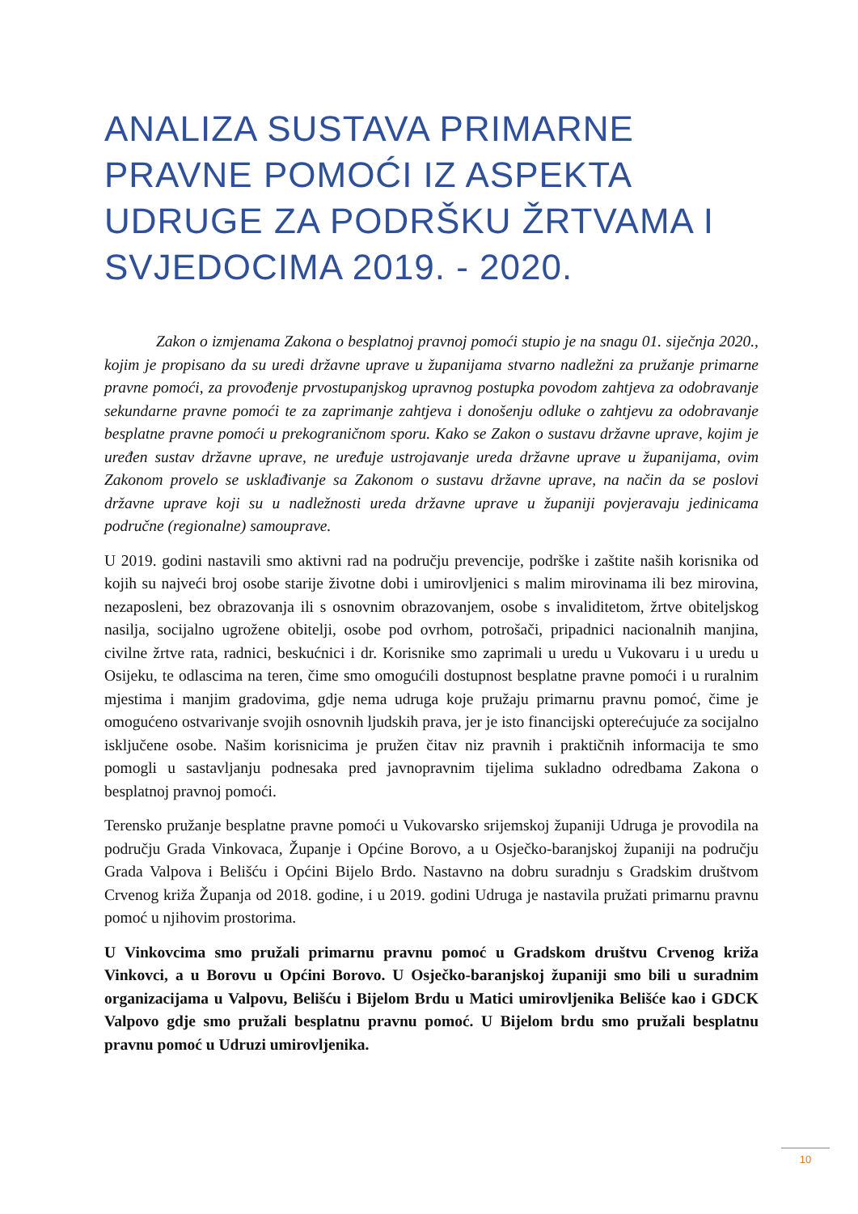ANALIZA SUSTAVA PRIMARNE PRAVNE POMOĆI IZ ASPEKTA UDRUGE ZA PODRŠKU ŽRTVAMA I SVJEDOCIMA 2019. - 2020.
Zakon o izmjenama Zakona o besplatnoj pravnoj pomoći stupio je na snagu 01. siječnja 2020., kojim je propisano da su uredi državne uprave u županijama stvarno nadležni za pružanje primarne pravne pomoći, za provođenje prvostupanjskog upravnog postupka povodom zahtjeva za odobravanje sekundarne pravne pomoći te za zaprimanje zahtjeva i donošenju odluke o zahtjevu za odobravanje besplatne pravne pomoći u prekograničnom sporu. Kako se Zakon o sustavu državne uprave, kojim je uređen sustav državne uprave, ne uređuje ustrojavanje ureda državne uprave u županijama, ovim Zakonom provelo se usklađivanje sa Zakonom o sustavu državne uprave, na način da se poslovi državne uprave koji su u nadležnosti ureda državne uprave u županiji povjeravaju jedinicama područne (regionalne) samouprave.
U 2019. godini nastavili smo aktivni rad na području prevencije, podrške i zaštite naših korisnika od kojih su najveći broj osobe starije životne dobi i umirovljenici s malim mirovinama ili bez mirovina, nezaposleni, bez obrazovanja ili s osnovnim obrazovanjem, osobe s invaliditetom, žrtve obiteljskog nasilja, socijalno ugrožene obitelji, osobe pod ovrhom, potrošači, pripadnici nacionalnih manjina, civilne žrtve rata, radnici, beskućnici i dr. Korisnike smo zaprimali u uredu u Vukovaru i u uredu u Osijeku, te odlascima na teren, čime smo omogućili dostupnost besplatne pravne pomoći i u ruralnim mjestima i manjim gradovima, gdje nema udruga koje pružaju primarnu pravnu pomoć, čime je omogućeno ostvarivanje svojih osnovnih ljudskih prava, jer je isto financijski opterećujuće za socijalno isključene osobe. Našim korisnicima je pružen čitav niz pravnih i praktičnih informacija te smo pomogli u sastavljanju podnesaka pred javnopravnim tijelima sukladno odredbama Zakona o besplatnoj pravnoj pomoći.
Terensko pružanje besplatne pravne pomoći u Vukovarsko srijemskoj županiji Udruga je provodila na području Grada Vinkovaca, Županje i Općine Borovo, a u Osječko-baranjskoj županiji na području Grada Valpova i Belišću i Općini Bijelo Brdo. Nastavno na dobru suradnju s Gradskim društvom Crvenog križa Županja od 2018. godine, i u 2019. godini Udruga je nastavila pružati primarnu pravnu pomoć u njihovim prostorima.
U Vinkovcima smo pružali primarnu pravnu pomoć u Gradskom društvu Crvenog križa Vinkovci, a u Borovu u Općini Borovo. U Osječko-baranjskoj županiji smo bili u suradnim organizacijama u Valpovu, Belišću i Bijelom Brdu u Matici umirovljenika Belišće kao i GDCK Valpovo gdje smo pružali besplatnu pravnu pomoć. U Bijelom brdu smo pružali besplatnu pravnu pomoć u Udruzi umirovljenika.
10